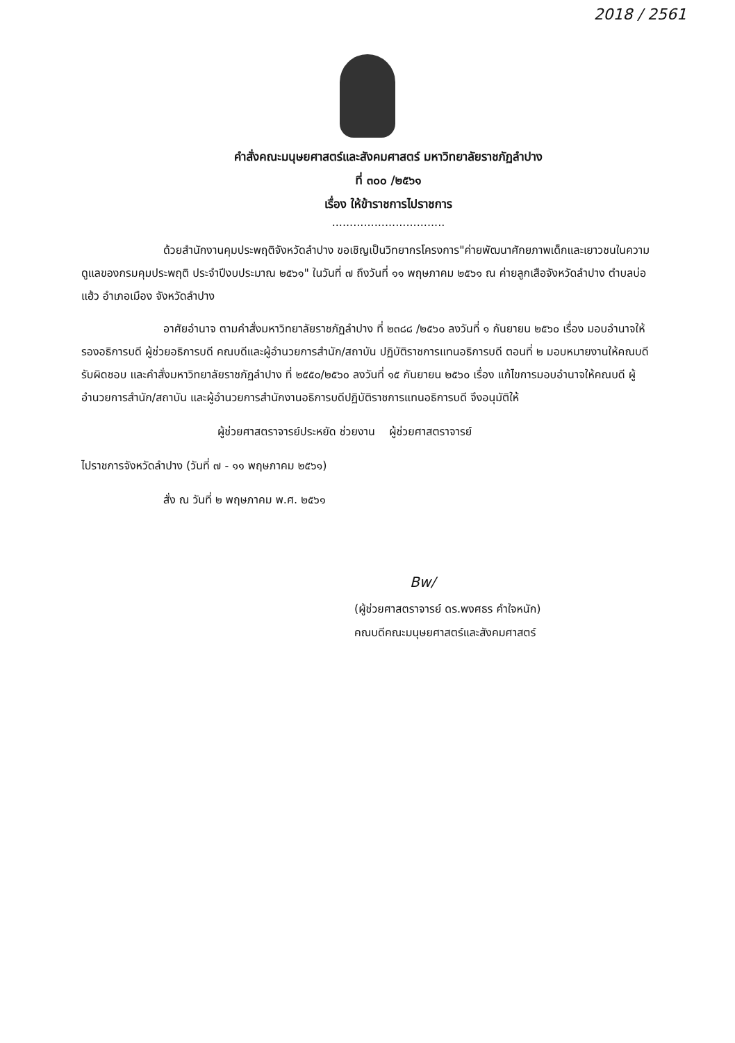2018 / 2561
คำสั่งคณะมนุษยศาสตร์และสังคมศาสตร์ มหาวิทยาลัยราชภัฏลำปาง
ที่ ๓๐๐ /๒๕๖๑
เรื่อง ให้ข้าราชการไปราชการ
................................
ด้วยสำนักงานคุมประพฤติจังหวัดลำปาง ขอเชิญเป็นวิทยากรโครงการ"ค่ายพัฒนาศักยภาพเด็กและเยาวชนในความดูแลของกรมคุมประพฤติ ประจำปีงบประมาณ ๒๕๖๑" ในวันที่ ๗ ถึงวันที่ ๑๑ พฤษภาคม ๒๕๖๑ ณ ค่ายลูกเสือจังหวัดลำปาง ตำบลบ่อแฮ้ว อำเภอเมือง จังหวัดลำปาง
อาศัยอำนาจ ตามคำสั่งมหาวิทยาลัยราชภัฏลำปาง ที่ ๒๓๘๘ /๒๕๖๐ ลงวันที่ ๑ กันยายน ๒๕๖๐ เรื่อง มอบอำนาจให้รองอธิการบดี ผู้ช่วยอธิการบดี คณบดีและผู้อำนวยการสำนัก/สถาบัน ปฏิบัติราชการแทนอธิการบดี ตอนที่ ๒ มอบหมายงานให้คณบดีรับผิดชอบ และคำสั่งมหาวิทยาลัยราชภัฏลำปาง ที่ ๒๕๕๐/๒๕๖๐ ลงวันที่ ๑๕ กันยายน ๒๕๖๐ เรื่อง แก้ไขการมอบอำนาจให้คณบดี ผู้อำนวยการสำนัก/สถาบัน และผู้อำนวยการสำนักงานอธิการบดีปฏิบัติราชการแทนอธิการบดี จึงอนุมัติให้
ผู้ช่วยศาสตราจารย์ประหยัด ช่วยงาน ผู้ช่วยศาสตราจารย์
ไปราชการจังหวัดลำปาง (วันที่ ๗ - ๑๑ พฤษภาคม ๒๕๖๑)
สั่ง ณ วันที่ ๒ พฤษภาคม พ.ศ. ๒๕๖๑
Bw/
(ผู้ช่วยศาสตราจารย์ ดร.พงศธร คำใจหนัก)
คณบดีคณะมนุษยศาสตร์และสังคมศาสตร์